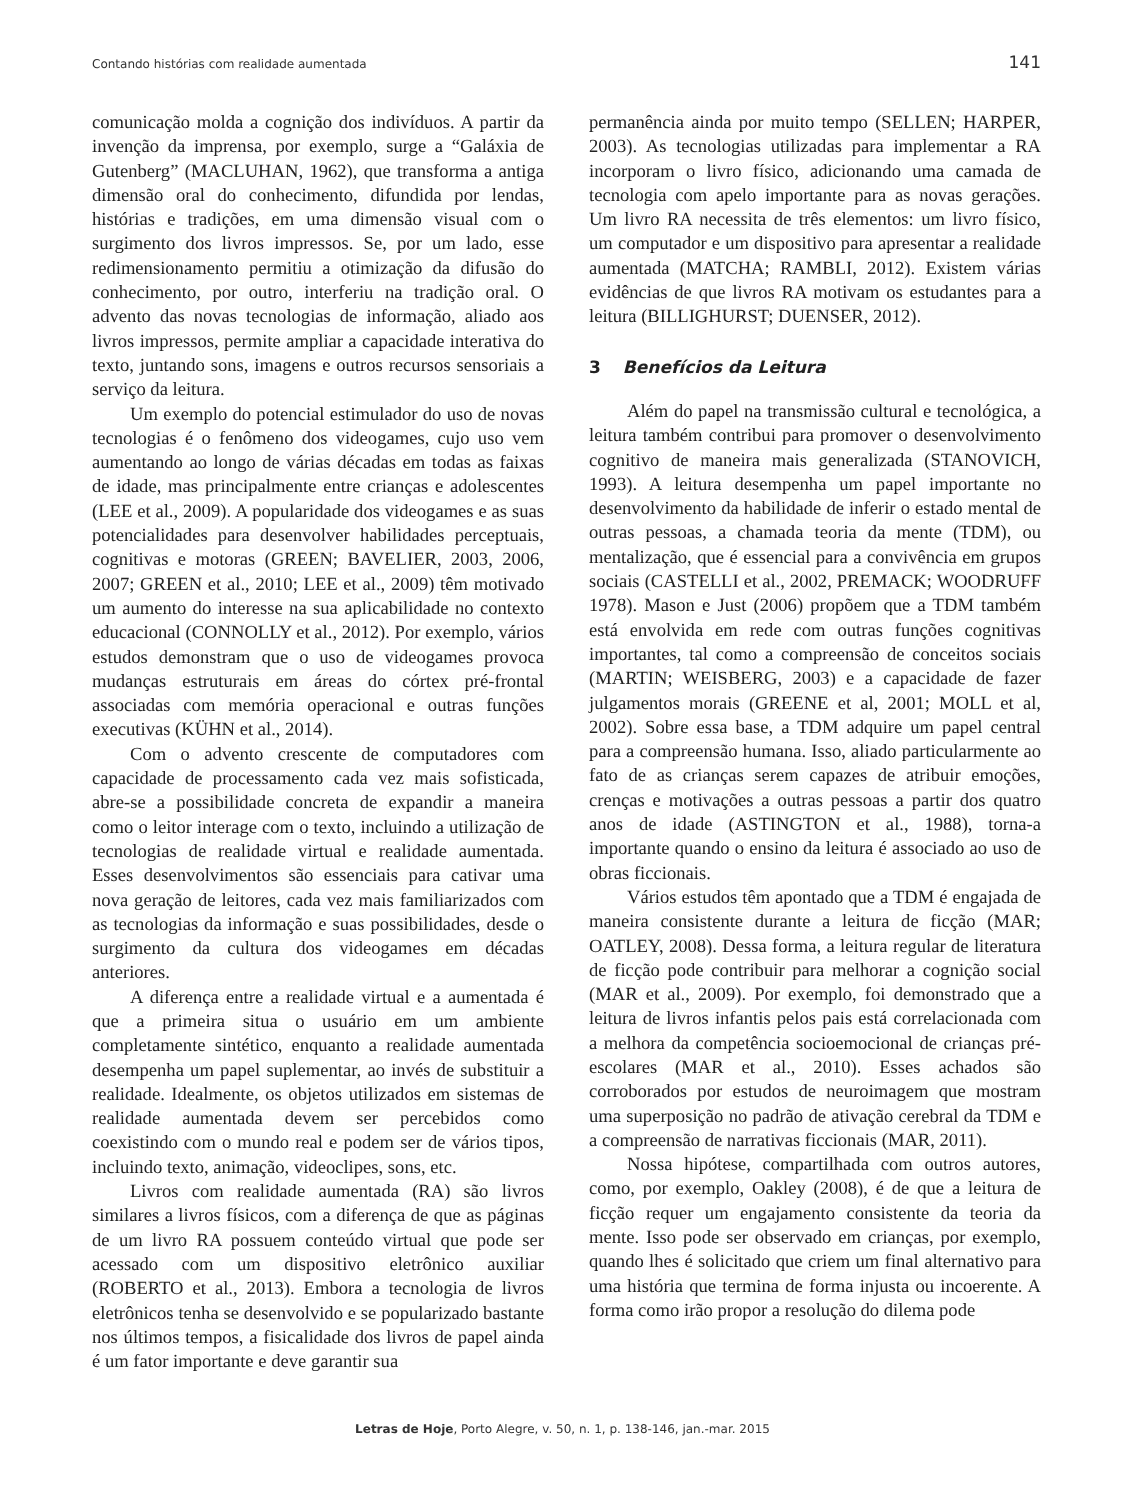Contando histórias com realidade aumentada 141
comunicação molda a cognição dos indivíduos. A partir da invenção da imprensa, por exemplo, surge a “Galáxia de Gutenberg” (MACLUHAN, 1962), que transforma a antiga dimensão oral do conhecimento, difundida por lendas, histórias e tradições, em uma dimensão visual com o surgimento dos livros impressos. Se, por um lado, esse redimensionamento permitiu a otimização da difusão do conhecimento, por outro, interferiu na tradição oral. O advento das novas tecnologias de informação, aliado aos livros impressos, permite ampliar a capacidade interativa do texto, juntando sons, imagens e outros recursos sensoriais a serviço da leitura.
Um exemplo do potencial estimulador do uso de novas tecnologias é o fenômeno dos videogames, cujo uso vem aumentando ao longo de várias décadas em todas as faixas de idade, mas principalmente entre crianças e adolescentes (LEE et al., 2009). A popularidade dos videogames e as suas potencialidades para desenvolver habilidades perceptuais, cognitivas e motoras (GREEN; BAVELIER, 2003, 2006, 2007; GREEN et al., 2010; LEE et al., 2009) têm motivado um aumento do interesse na sua aplicabilidade no contexto educacional (CONNOLLY et al., 2012). Por exemplo, vários estudos demonstram que o uso de videogames provoca mudanças estruturais em áreas do córtex pré-frontal associadas com memória operacional e outras funções executivas (KÜHN et al., 2014).
Com o advento crescente de computadores com capacidade de processamento cada vez mais sofisticada, abre-se a possibilidade concreta de expandir a maneira como o leitor interage com o texto, incluindo a utilização de tecnologias de realidade virtual e realidade aumentada. Esses desenvolvimentos são essenciais para cativar uma nova geração de leitores, cada vez mais familiarizados com as tecnologias da informação e suas possibilidades, desde o surgimento da cultura dos videogames em décadas anteriores.
A diferença entre a realidade virtual e a aumentada é que a primeira situa o usuário em um ambiente completamente sintético, enquanto a realidade aumentada desempenha um papel suplementar, ao invés de substituir a realidade. Idealmente, os objetos utilizados em sistemas de realidade aumentada devem ser percebidos como coexistindo com o mundo real e podem ser de vários tipos, incluindo texto, animação, videoclipes, sons, etc.
Livros com realidade aumentada (RA) são livros similares a livros físicos, com a diferença de que as páginas de um livro RA possuem conteúdo virtual que pode ser acessado com um dispositivo eletrônico auxiliar (ROBERTO et al., 2013). Embora a tecnologia de livros eletrônicos tenha se desenvolvido e se popularizado bastante nos últimos tempos, a fisicalidade dos livros de papel ainda é um fator importante e deve garantir sua
permanência ainda por muito tempo (SELLEN; HARPER, 2003). As tecnologias utilizadas para implementar a RA incorporam o livro físico, adicionando uma camada de tecnologia com apelo importante para as novas gerações. Um livro RA necessita de três elementos: um livro físico, um computador e um dispositivo para apresentar a realidade aumentada (MATCHA; RAMBLI, 2012). Existem várias evidências de que livros RA motivam os estudantes para a leitura (BILLIGHURST; DUENSER, 2012).
3 Benefícios da Leitura
Além do papel na transmissão cultural e tecnológica, a leitura também contribui para promover o desenvolvimento cognitivo de maneira mais generalizada (STANOVICH, 1993). A leitura desempenha um papel importante no desenvolvimento da habilidade de inferir o estado mental de outras pessoas, a chamada teoria da mente (TDM), ou mentalização, que é essencial para a convivência em grupos sociais (CASTELLI et al., 2002, PREMACK; WOODRUFF 1978). Mason e Just (2006) propõem que a TDM também está envolvida em rede com outras funções cognitivas importantes, tal como a compreensão de conceitos sociais (MARTIN; WEISBERG, 2003) e a capacidade de fazer julgamentos morais (GREENE et al, 2001; MOLL et al, 2002). Sobre essa base, a TDM adquire um papel central para a compreensão humana. Isso, aliado particularmente ao fato de as crianças serem capazes de atribuir emoções, crenças e motivações a outras pessoas a partir dos quatro anos de idade (ASTINGTON et al., 1988), torna-a importante quando o ensino da leitura é associado ao uso de obras ficcionais.
Vários estudos têm apontado que a TDM é engajada de maneira consistente durante a leitura de ficção (MAR; OATLEY, 2008). Dessa forma, a leitura regular de literatura de ficção pode contribuir para melhorar a cognição social (MAR et al., 2009). Por exemplo, foi demonstrado que a leitura de livros infantis pelos pais está correlacionada com a melhora da competência socioemocional de crianças pré-escolares (MAR et al., 2010). Esses achados são corroborados por estudos de neuroimagem que mostram uma superposição no padrão de ativação cerebral da TDM e a compreensão de narrativas ficcionais (MAR, 2011).
Nossa hipótese, compartilhada com outros autores, como, por exemplo, Oakley (2008), é de que a leitura de ficção requer um engajamento consistente da teoria da mente. Isso pode ser observado em crianças, por exemplo, quando lhes é solicitado que criem um final alternativo para uma história que termina de forma injusta ou incoerente. A forma como irão propor a resolução do dilema pode
Letras de Hoje, Porto Alegre, v. 50, n. 1, p. 138-146, jan.-mar. 2015